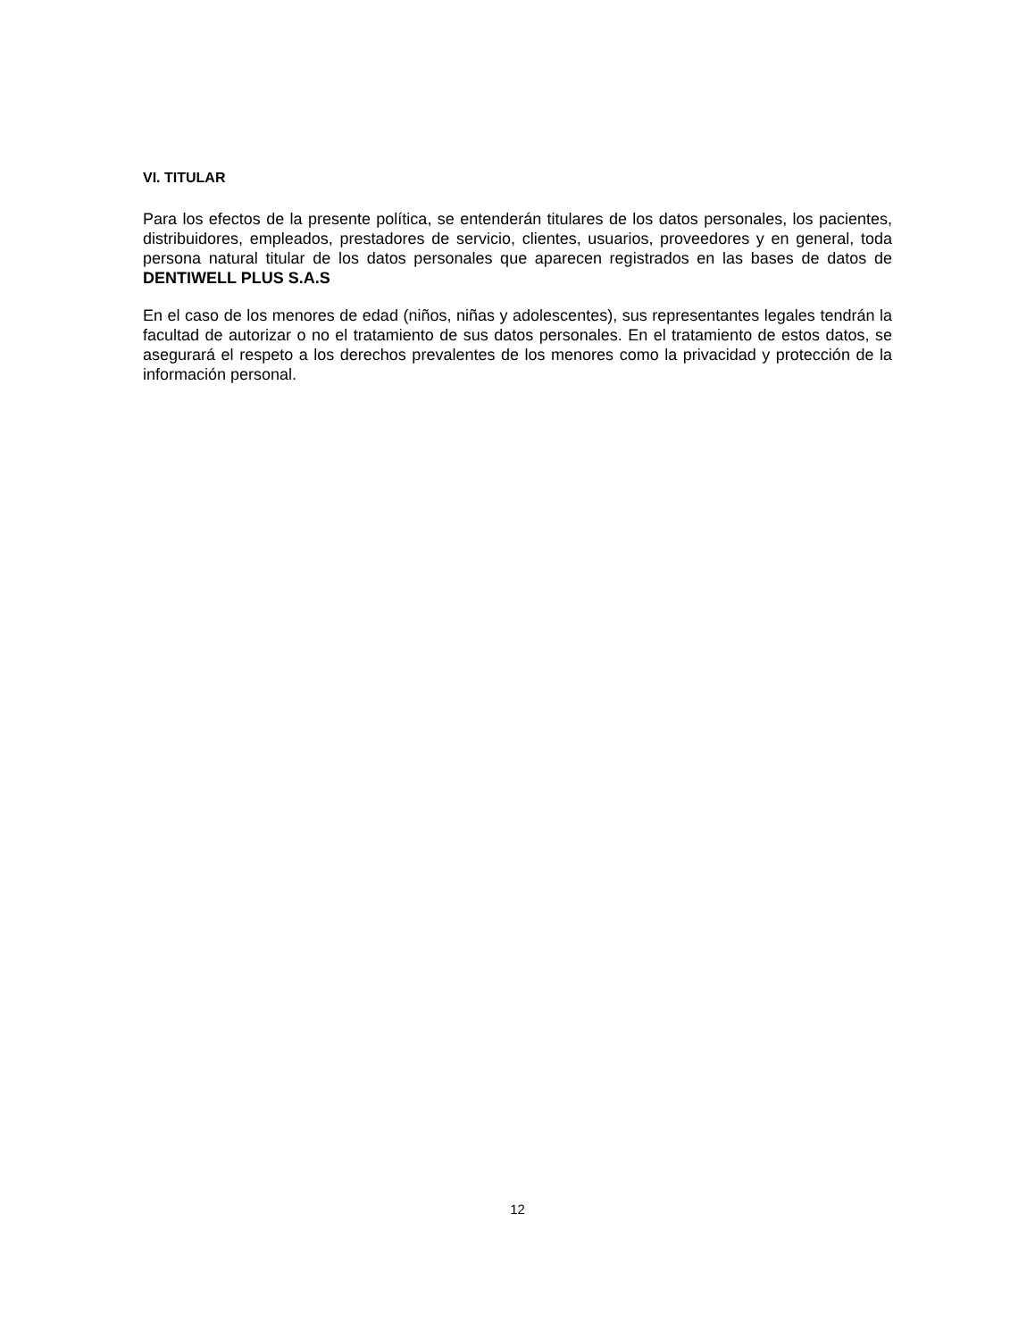VI. TITULAR
Para los efectos de la presente política, se entenderán titulares de los datos personales, los pacientes, distribuidores, empleados, prestadores de servicio, clientes, usuarios, proveedores y en general, toda persona natural titular de los datos personales que aparecen registrados en las bases de datos de DENTIWELL PLUS S.A.S
En el caso de los menores de edad (niños, niñas y adolescentes), sus representantes legales tendrán la facultad de autorizar o no el tratamiento de sus datos personales. En el tratamiento de estos datos, se asegurará el respeto a los derechos prevalentes de los menores como la privacidad y protección de la información personal.
12